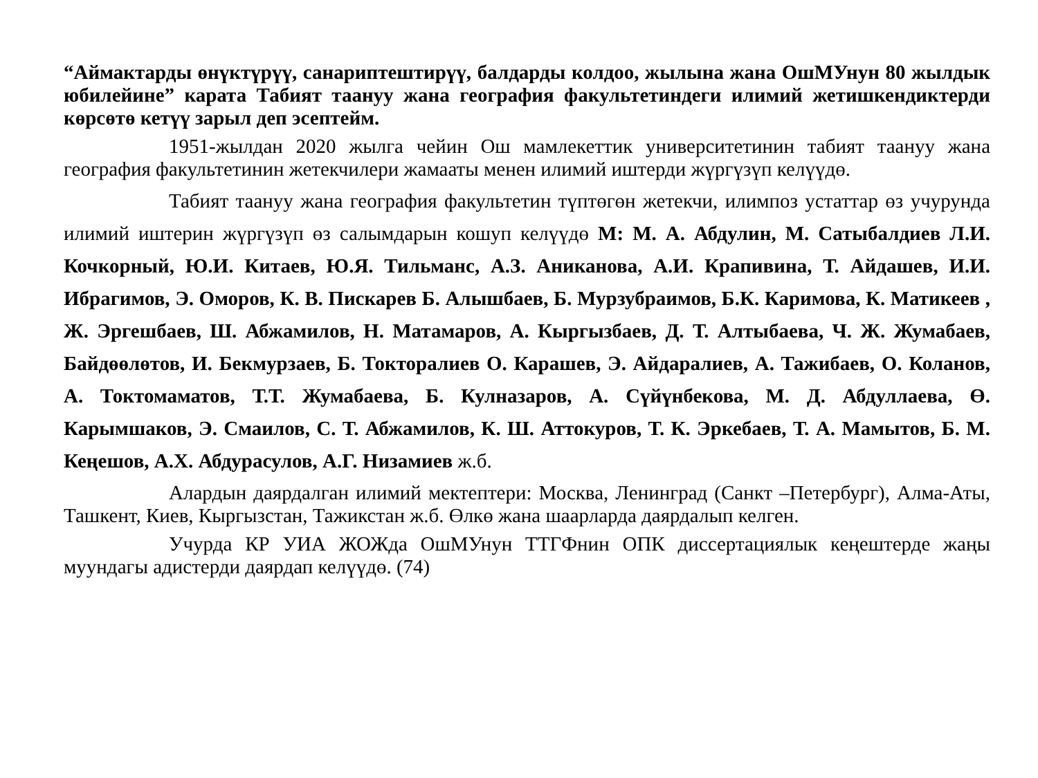“Аймактарды өнүктүрүү, санариптештирүү, балдарды колдоо, жылына жана ОшМУнун 80 жылдык юбилейине” карата Табият таануу жана география факультетиндеги илимий жетишкендиктерди көрсөтө кетүү зарыл деп эсептейм.
1951-жылдан 2020 жылга чейин Ош мамлекеттик университетинин табият таануу жана география факультетинин жетекчилери жамааты менен илимий иштерди жүргүзүп келүүдө.
Табият таануу жана география факультетин түптөгөн жетекчи, илимпоз устаттар өз учурунда илимий иштерин жүргүзүп өз салымдарын кошуп келүүдө М: М. А. Абдулин, М. Сатыбалдиев Л.И. Кочкорный, Ю.И. Китаев, Ю.Я. Тильманс, А.З. Аниканова, А.И. Крапивина, Т. Айдашев, И.И. Ибрагимов, Э. Оморов, К. В. Пискарев Б. Алышбаев, Б. Мурзубраимов, Б.К. Каримова, К. Матикеев , Ж. Эргешбаев, Ш. Абжамилов, Н. Матамаров, А. Кыргызбаев, Д. Т. Алтыбаева, Ч. Ж. Жумабаев, Байдөөлөтов, И. Бекмурзаев, Б. Токторалиев О. Карашев, Э. Айдаралиев, А. Тажибаев, О. Коланов, А. Токтомаматов, Т.Т. Жумабаева, Б. Кулназаров, А. Сүйүнбекова, М. Д. Абдуллаева, Ө. Карымшаков, Э. Смаилов, С. Т. Абжамилов, К. Ш. Аттокуров, Т. К. Эркебаев, Т. А. Мамытов, Б. М. Кеңешов, А.Х. Абдурасулов, А.Г. Низамиев ж.б.
Алардын даярдалган илимий мектептери: Москва, Ленинград (Санкт –Петербург), Алма-Аты, Ташкент, Киев, Кыргызстан, Тажикстан ж.б. Өлкө жана шаарларда даярдалып келген.
Учурда КР УИА ЖОЖда ОшМУнун ТТГФнин ОПК диссертациялык кеңештерде жаңы муундагы адистерди даярдап келүүдө. (74)